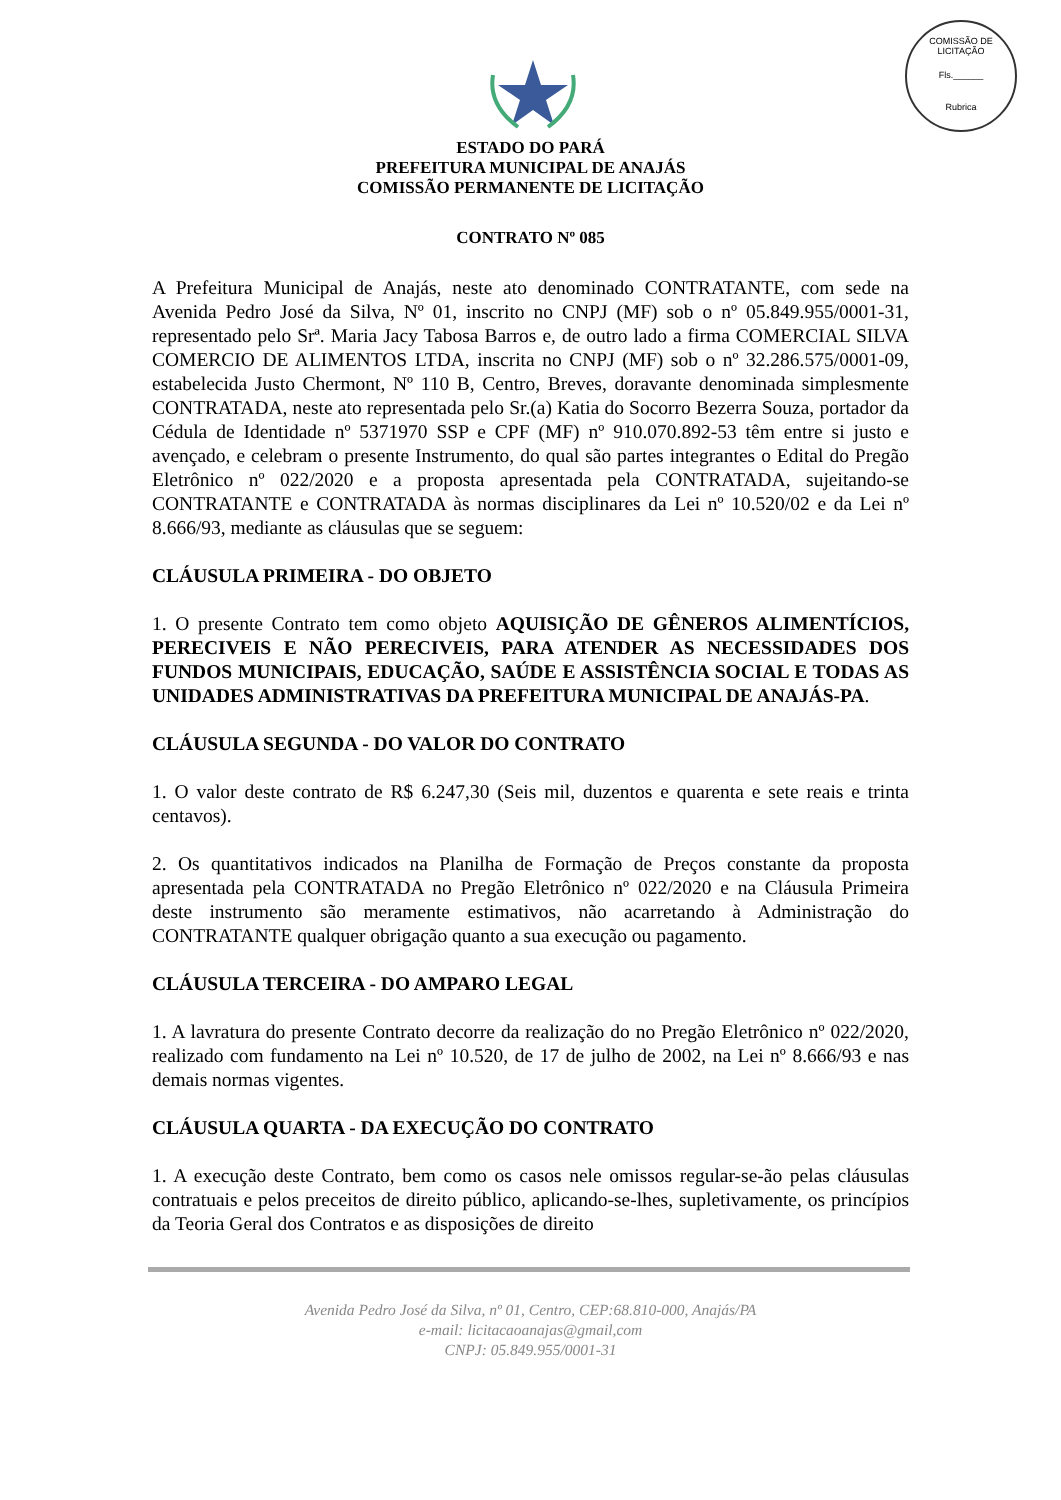COMISSÃO DE LICITAÇÃO
Fls.______
Rubrica
ESTADO DO PARÁ
PREFEITURA MUNICIPAL DE ANAJÁS
COMISSÃO PERMANENTE DE LICITAÇÃO
CONTRATO Nº 085
A Prefeitura Municipal de Anajás, neste ato denominado CONTRATANTE, com sede na Avenida Pedro José da Silva, Nº 01, inscrito no CNPJ (MF) sob o nº 05.849.955/0001-31, representado pelo Srª. Maria Jacy Tabosa Barros e, de outro lado a firma COMERCIAL SILVA COMERCIO DE ALIMENTOS LTDA, inscrita no CNPJ (MF) sob o nº 32.286.575/0001-09, estabelecida Justo Chermont, Nº 110 B, Centro, Breves, doravante denominada simplesmente CONTRATADA, neste ato representada pelo Sr.(a) Katia do Socorro Bezerra Souza, portador da Cédula de Identidade nº 5371970 SSP e CPF (MF) nº 910.070.892-53 têm entre si justo e avençado, e celebram o presente Instrumento, do qual são partes integrantes o Edital do Pregão Eletrônico nº 022/2020 e a proposta apresentada pela CONTRATADA, sujeitando-se CONTRATANTE e CONTRATADA às normas disciplinares da Lei nº 10.520/02 e da Lei nº 8.666/93, mediante as cláusulas que se seguem:
CLÁUSULA PRIMEIRA - DO OBJETO
1. O presente Contrato tem como objeto AQUISIÇÃO DE GÊNEROS ALIMENTÍCIOS, PERECIVEIS E NÃO PERECIVEIS, PARA ATENDER AS NECESSIDADES DOS FUNDOS MUNICIPAIS, EDUCAÇÃO, SAÚDE E ASSISTÊNCIA SOCIAL E TODAS AS UNIDADES ADMINISTRATIVAS DA PREFEITURA MUNICIPAL DE ANAJÁS-PA.
CLÁUSULA SEGUNDA - DO VALOR DO CONTRATO
1. O valor deste contrato de R$ 6.247,30 (Seis mil, duzentos e quarenta e sete reais e trinta centavos).
2. Os quantitativos indicados na Planilha de Formação de Preços constante da proposta apresentada pela CONTRATADA no Pregão Eletrônico nº 022/2020 e na Cláusula Primeira deste instrumento são meramente estimativos, não acarretando à Administração do CONTRATANTE qualquer obrigação quanto a sua execução ou pagamento.
CLÁUSULA TERCEIRA - DO AMPARO LEGAL
1. A lavratura do presente Contrato decorre da realização do no Pregão Eletrônico nº 022/2020, realizado com fundamento na Lei nº 10.520, de 17 de julho de 2002, na Lei nº 8.666/93 e nas demais normas vigentes.
CLÁUSULA QUARTA - DA EXECUÇÃO DO CONTRATO
1. A execução deste Contrato, bem como os casos nele omissos regular-se-ão pelas cláusulas contratuais e pelos preceitos de direito público, aplicando-se-lhes, supletivamente, os princípios da Teoria Geral dos Contratos e as disposições de direito
Avenida Pedro José da Silva, nº 01, Centro, CEP:68.810-000, Anajás/PA
e-mail: licitacaoanajas@gmail,com
CNPJ: 05.849.955/0001-31